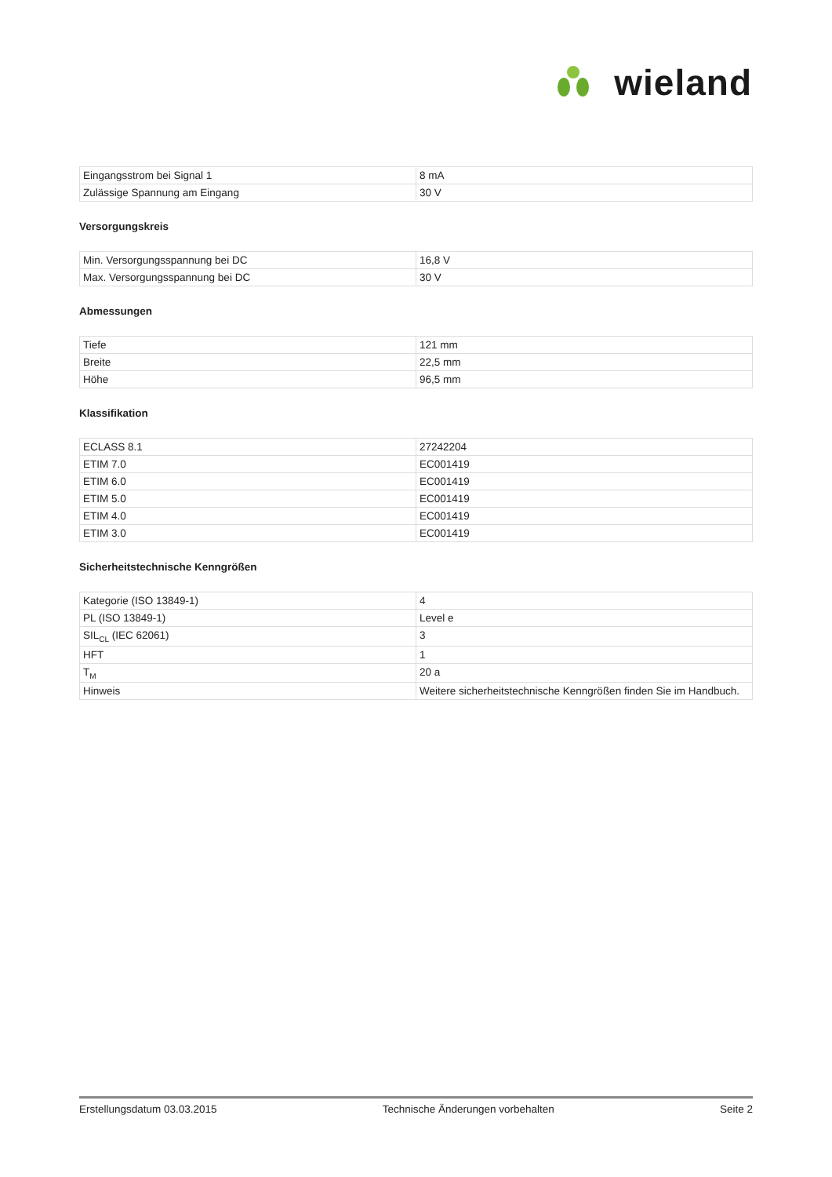W
wieland
| Eingangsstrom bei Signal 1 | 8 mA |
| Zulässige Spannung am Eingang | 30 V |
Versorgungskreis
| Min. Versorgungsspannung bei DC | 16,8 V |
| Max. Versorgungsspannung bei DC | 30 V |
Abmessungen
| Tiefe | 121 mm |
| Breite | 22,5 mm |
| Höhe | 96,5 mm |
Klassifikation
| ECLASS 8.1 | 27242204 |
| ETIM 7.0 | EC001419 |
| ETIM 6.0 | EC001419 |
| ETIM 5.0 | EC001419 |
| ETIM 4.0 | EC001419 |
| ETIM 3.0 | EC001419 |
Sicherheitstechnische Kenngrößen
| Kategorie (ISO 13849-1) | 4 |
| PL (ISO 13849-1) | Level e |
| SIL<sub>CL</sub> (IEC 62061) | 3 |
| HFT | 1 |
| T<sub>M</sub> | 20 a |
| Hinweis | Weitere sicherheitstechnische Kenngrößen finden Sie im Handbuch. |
Erstellungsdatum 03.03.2015 Technische Änderungen vorbehalten Seite 2